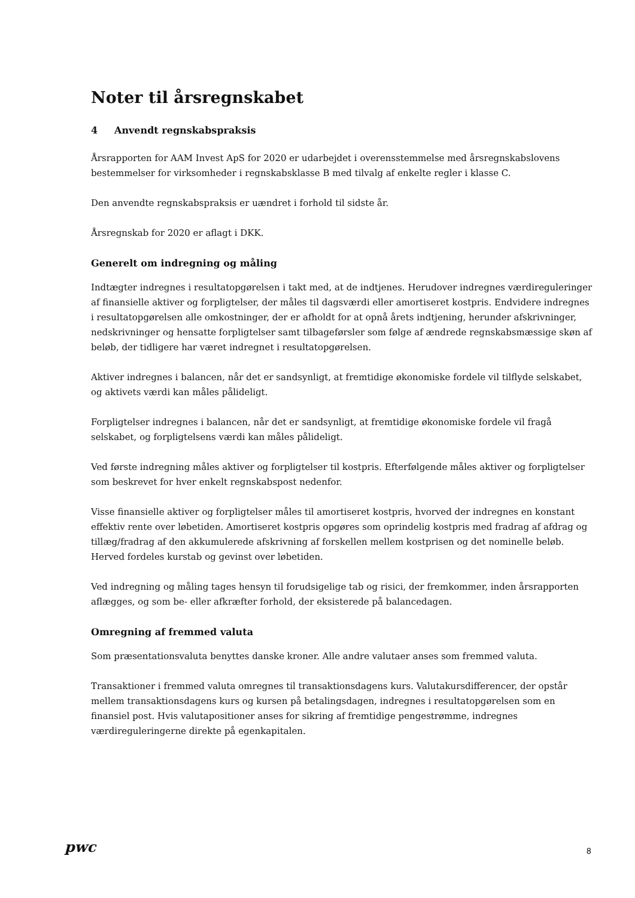Noter til årsregnskabet
4 Anvendt regnskabspraksis
Årsrapporten for AAM Invest ApS for 2020 er udarbejdet i overensstemmelse med årsregnskabslovens bestemmelser for virksomheder i regnskabsklasse B med tilvalg af enkelte regler i klasse C.
Den anvendte regnskabspraksis er uændret i forhold til sidste år.
Årsregnskab for 2020 er aflagt i DKK.
Generelt om indregning og måling
Indtægter indregnes i resultatopgørelsen i takt med, at de indtjenes. Herudover indregnes værdireguleringer af finansielle aktiver og forpligtelser, der måles til dagsværdi eller amortiseret kostpris. Endvidere indregnes i resultatopgørelsen alle omkostninger, der er afholdt for at opnå årets indtjening, herunder afskrivninger, nedskrivninger og hensatte forpligtelser samt tilbageførsler som følge af ændrede regnskabsmæssige skøn af beløb, der tidligere har været indregnet i resultatopgørelsen.
Aktiver indregnes i balancen, når det er sandsynligt, at fremtidige økonomiske fordele vil tilflyde selskabet, og aktivets værdi kan måles pålideligt.
Forpligtelser indregnes i balancen, når det er sandsynligt, at fremtidige økonomiske fordele vil fragå selskabet, og forpligtelsens værdi kan måles pålideligt.
Ved første indregning måles aktiver og forpligtelser til kostpris. Efterfølgende måles aktiver og forpligtelser som beskrevet for hver enkelt regnskabspost nedenfor.
Visse finansielle aktiver og forpligtelser måles til amortiseret kostpris, hvorved der indregnes en konstant effektiv rente over løbetiden. Amortiseret kostpris opgøres som oprindelig kostpris med fradrag af afdrag og tillæg/fradrag af den akkumulerede afskrivning af forskellen mellem kostprisen og det nominelle beløb. Herved fordeles kurstab og gevinst over løbetiden.
Ved indregning og måling tages hensyn til forudsigelige tab og risici, der fremkommer, inden årsrapporten aflægges, og som be- eller afkræfter forhold, der eksisterede på balancedagen.
Omregning af fremmed valuta
Som præsentationsvaluta benyttes danske kroner. Alle andre valutaer anses som fremmed valuta.
Transaktioner i fremmed valuta omregnes til transaktionsdagens kurs. Valutakursdifferencer, der opstår mellem transaktionsdagens kurs og kursen på betalingsdagen, indregnes i resultatopgørelsen som en finansiel post. Hvis valutapositioner anses for sikring af fremtidige pengestrømme, indregnes værdireguleringerne direkte på egenkapitalen.
pwc 8